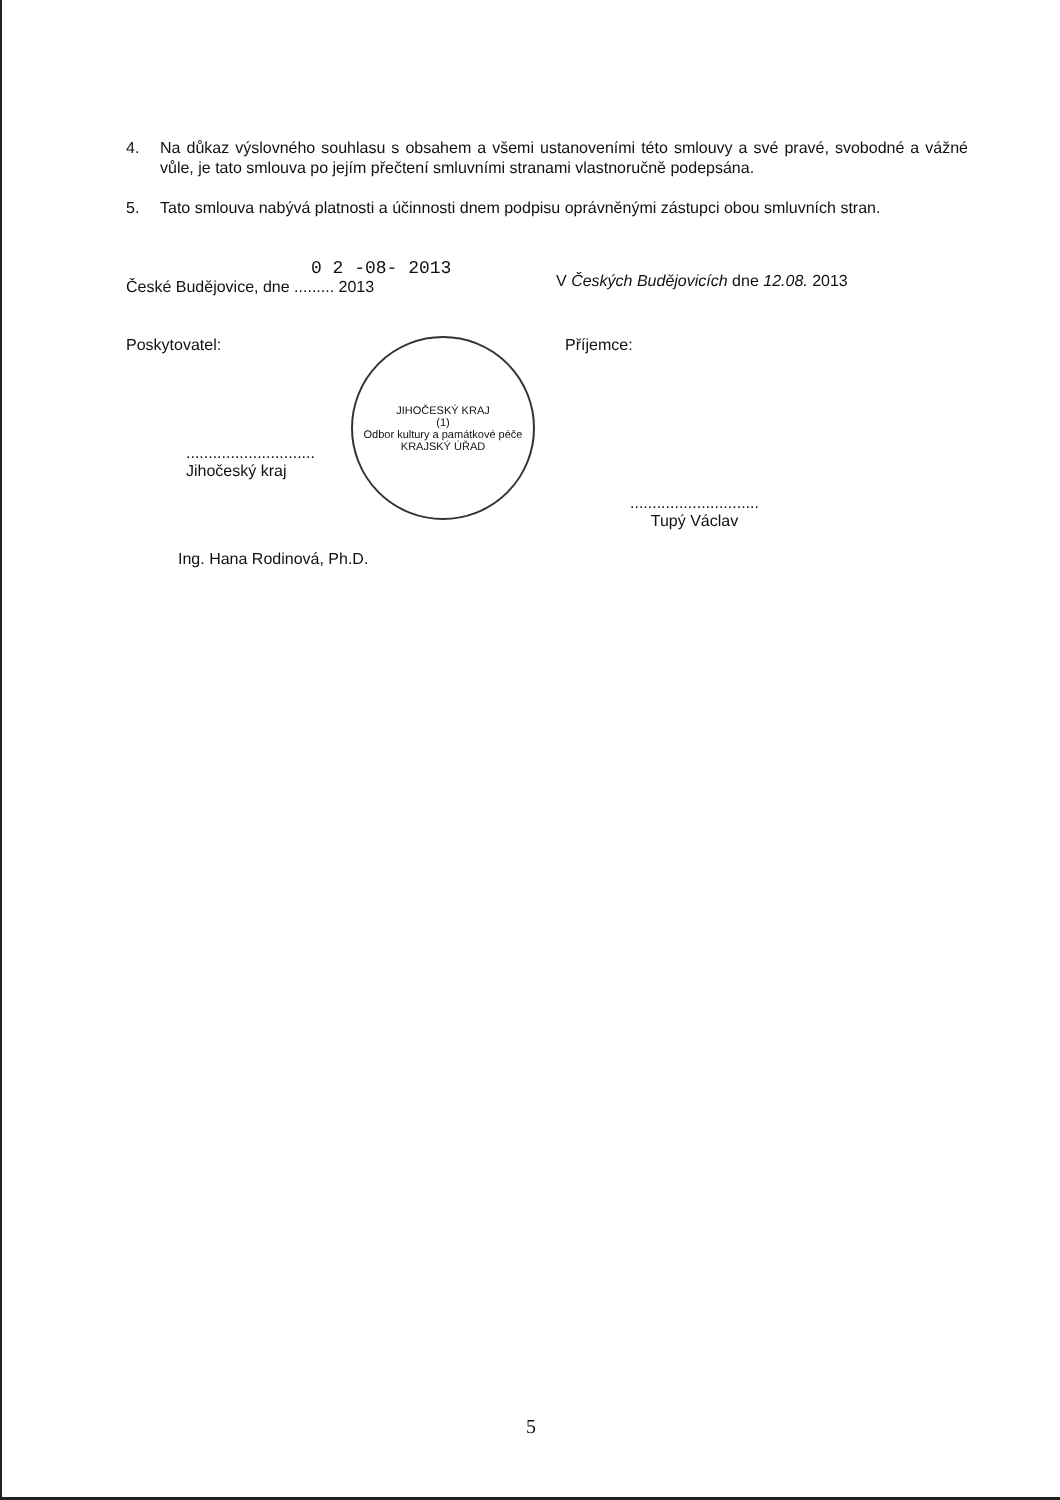4. Na důkaz výslovného souhlasu s obsahem a všemi ustanoveními této smlouvy a své pravé, svobodné a vážné vůle, je tato smlouva po jejím přečtení smluvními stranami vlastnoručně podepsána.
5. Tato smlouva nabývá platnosti a účinnosti dnem podpisu oprávněnými zástupci obou smluvních stran.
0 2 -08- 2013
České Budějovice, dne ......... 2013
V Českých Budějovicích dne 12.08. 2013
Poskytovatel:
.............................
Jihočeský kraj
JIHOČESKÝ KRAJ
(1)
Odbor kultury a památkové péče
KRAJSKÝ ÚŘAD
Příjemce:
.............................
Tupý Václav
Ing. Hana Rodinová, Ph.D.
5